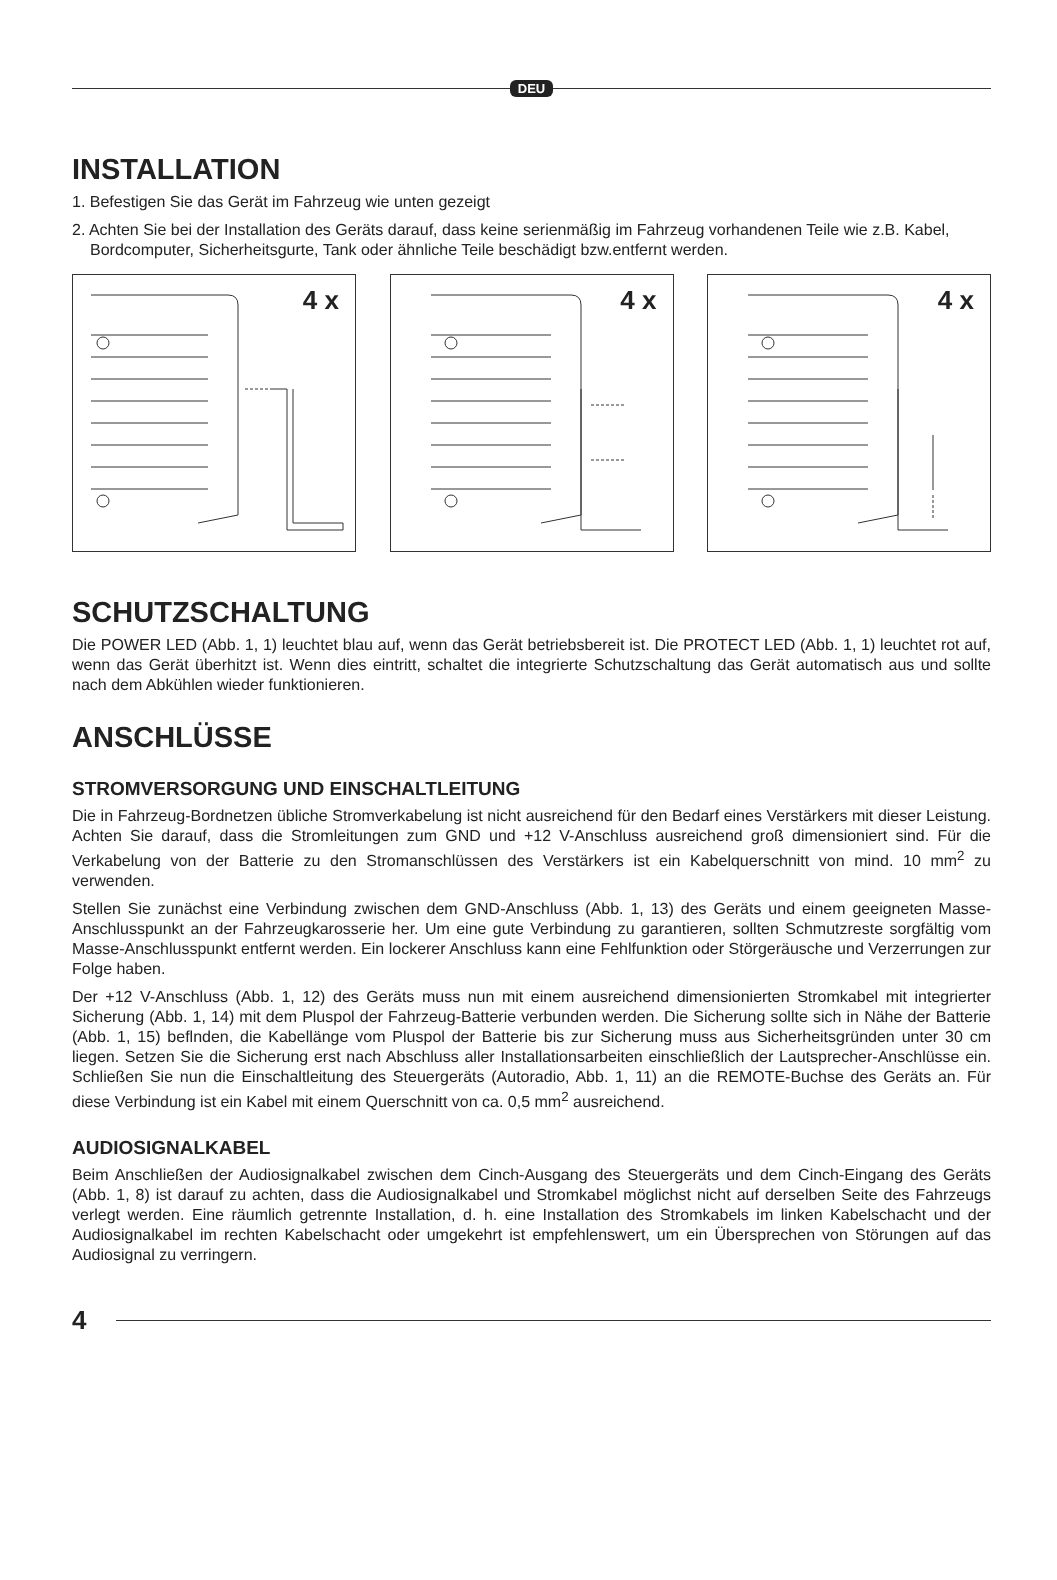DEU
INSTALLATION
1. Befestigen Sie das Gerät im Fahrzeug wie unten gezeigt
2. Achten Sie bei der Installation des Geräts darauf, dass keine serienmäßig im Fahrzeug vorhandenen Teile wie z.B. Kabel, Bordcomputer, Sicherheitsgurte, Tank oder ähnliche Teile beschädigt bzw.entfernt werden.
4 x
4 x
4 x
SCHUTZSCHALTUNG
Die POWER LED (Abb. 1, 1) leuchtet blau auf, wenn das Gerät betriebsbereit ist. Die PROTECT LED (Abb. 1, 1) leuchtet rot auf, wenn das Gerät überhitzt ist. Wenn dies eintritt, schaltet die integrierte Schutzschaltung das Gerät automatisch aus und sollte nach dem Abkühlen wieder funktionieren.
ANSCHLÜSSE
STROMVERSORGUNG UND EINSCHALTLEITUNG
Die in Fahrzeug-Bordnetzen übliche Stromverkabelung ist nicht ausreichend für den Bedarf eines Verstärkers mit dieser Leistung. Achten Sie darauf, dass die Stromleitungen zum GND und +12 V-Anschluss ausreichend groß dimensioniert sind. Für die Verkabelung von der Batterie zu den Stromanschlüssen des Verstärkers ist ein Kabelquerschnitt von mind. 10 mm<sup>2</sup> zu verwenden.
Stellen Sie zunächst eine Verbindung zwischen dem GND-Anschluss (Abb. 1, 13) des Geräts und einem geeigneten Masse-Anschlusspunkt an der Fahrzeugkarosserie her. Um eine gute Verbindung zu garantieren, sollten Schmutzreste sorgfältig vom Masse-Anschlusspunkt entfernt werden. Ein lockerer Anschluss kann eine Fehlfunktion oder Störgeräusche und Verzerrungen zur Folge haben.
Der +12 V-Anschluss (Abb. 1, 12) des Geräts muss nun mit einem ausreichend dimensionierten Stromkabel mit integrierter Sicherung (Abb. 1, 14) mit dem Pluspol der Fahrzeug-Batterie verbunden werden. Die Sicherung sollte sich in Nähe der Batterie (Abb. 1, 15) beflnden, die Kabellänge vom Pluspol der Batterie bis zur Sicherung muss aus Sicherheitsgründen unter 30 cm liegen. Setzen Sie die Sicherung erst nach Abschluss aller Installationsarbeiten einschließlich der Lautsprecher-Anschlüsse ein. Schließen Sie nun die Einschaltleitung des Steuergeräts (Autoradio, Abb. 1, 11) an die REMOTE-Buchse des Geräts an. Für diese Verbindung ist ein Kabel mit einem Querschnitt von ca. 0,5 mm<sup>2</sup> ausreichend.
AUDIOSIGNALKABEL
Beim Anschließen der Audiosignalkabel zwischen dem Cinch-Ausgang des Steuergeräts und dem Cinch-Eingang des Geräts (Abb. 1, 8) ist darauf zu achten, dass die Audiosignalkabel und Stromkabel möglichst nicht auf derselben Seite des Fahrzeugs verlegt werden. Eine räumlich getrennte Installation, d. h. eine Installation des Stromkabels im linken Kabelschacht und der Audiosignalkabel im rechten Kabelschacht oder umgekehrt ist empfehlenswert, um ein Übersprechen von Störungen auf das Audiosignal zu verringern.
4